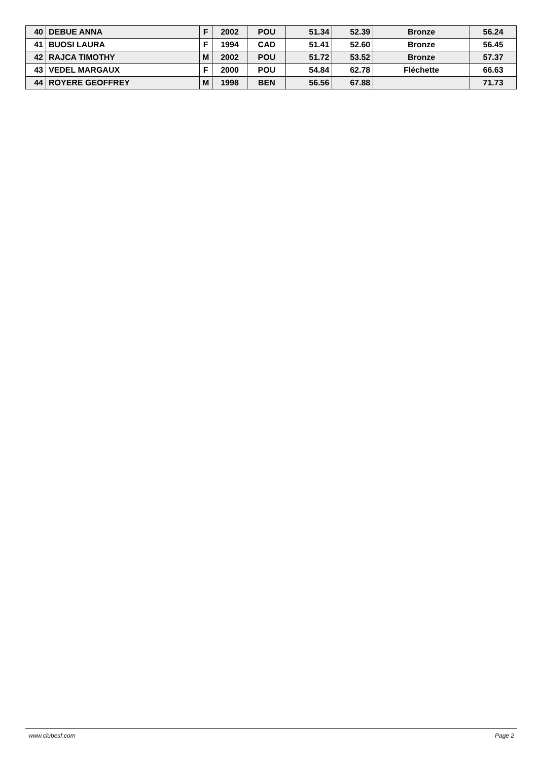| 40 | DEBUE ANNA | F | 2002 | POU | 51.34 | 52.39 | Bronze | 56.24 |
| 41 | BUOSI LAURA | F | 1994 | CAD | 51.41 | 52.60 | Bronze | 56.45 |
| 42 | RAJCA TIMOTHY | M | 2002 | POU | 51.72 | 53.52 | Bronze | 57.37 |
| 43 | VEDEL MARGAUX | F | 2000 | POU | 54.84 | 62.78 | Fléchette | 66.63 |
| 44 | ROYERE GEOFFREY | M | 1998 | BEN | 56.56 | 67.88 | | 71.73 |
www.clubesf.com Page 2